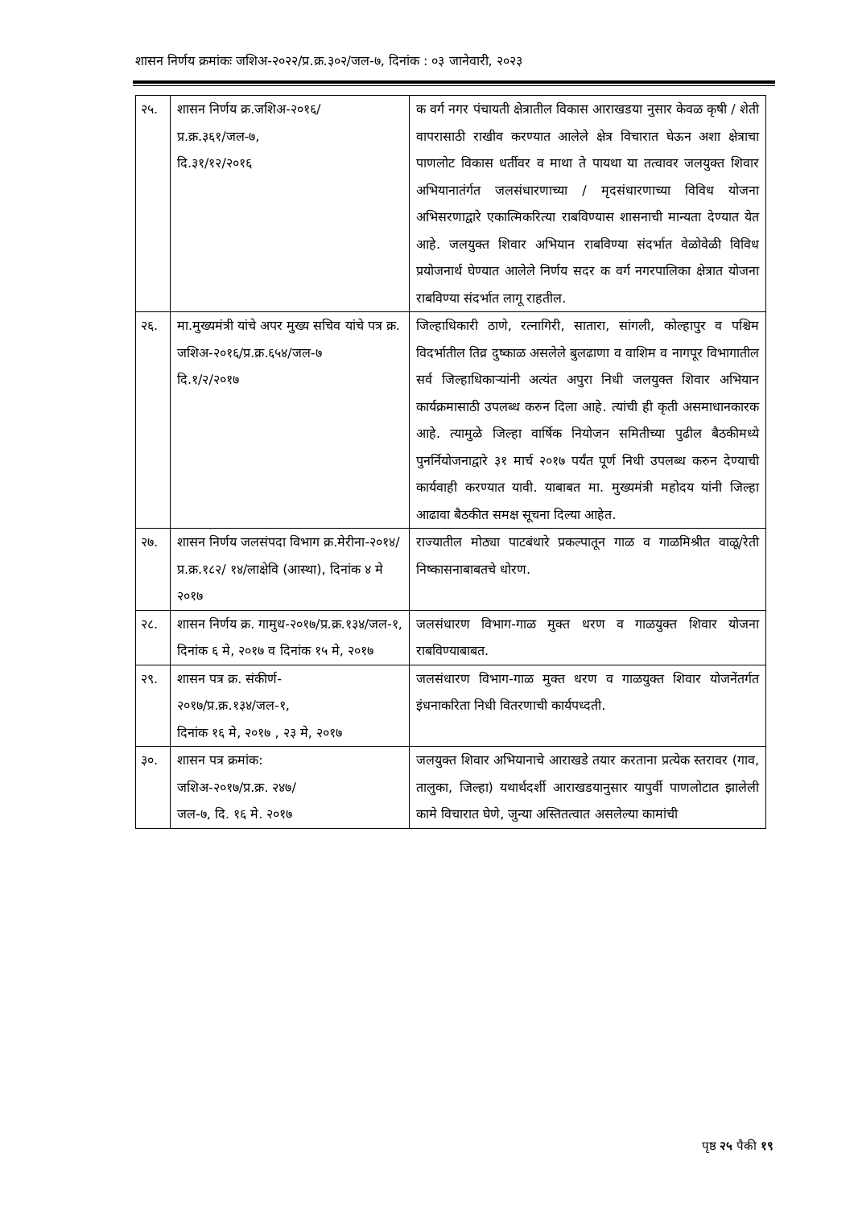शासन निर्णय क्रमांकः जशिअ-२०२२/प्र.क्र.३०२/जल-७, दिनांक : ०३ जानेवारी, २०२३
| २५. | शासन निर्णय क्र.जशिअ-२०१६/ प्र.क्र.३६१/जल-७, दि.३१/१२/२०१६ | क वर्ग नगर पंचायती क्षेत्रातील विकास आराखडया नुसार केवळ कृषी / शेती वापरासाठी राखीव करण्यात आलेले क्षेत्र विचारात घेऊन अशा क्षेत्राचा पाणलोट विकास धर्तीवर व माथा ते पायथा या तत्वावर जलयुक्त शिवार अभियानातंर्गत जलसंधारणाच्या / मृदसंधारणाच्या विविध योजना अभिसरणाद्वारे एकात्मिकरित्या राबविण्यास शासनाची मान्यता देण्यात येत आहे. जलयुक्त शिवार अभियान राबविण्या संदर्भात वेळोवेळी विविध प्रयोजनार्थ घेण्यात आलेले निर्णय सदर क वर्ग नगरपालिका क्षेत्रात योजना राबविण्या संदर्भात लागू राहतील. |
| २६. | मा.मुख्यमंत्री यांचे अपर मुख्य सचिव यांचे पत्र क्र. जशिअ-२०१६/प्र.क्र.६५४/जल-७ दि.१/२/२०१७ | जिल्हाधिकारी ठाणे, रत्नागिरी, सातारा, सांगली, कोल्हापुर व पश्चिम विदर्भातील तिव्र दुष्काळ असलेले बुलढाणा व वाशिम व नागपूर विभागातील सर्व जिल्हाधिकाऱ्यांनी अत्यंत अपुरा निधी जलयुक्त शिवार अभियान कार्यक्रमासाठी उपलब्ध करुन दिला आहे. त्यांची ही कृती असमाधानकारक आहे. त्यामुळे जिल्हा वार्षिक नियोजन समितीच्या पुढील बैठकीमध्ये पुनर्नियोजनाद्वारे ३१ मार्च २०१७ पर्यंत पूर्ण निधी उपलब्ध करुन देण्याची कार्यवाही करण्यात यावी. याबाबत मा. मुख्यमंत्री महोदय यांनी जिल्हा आढावा बैठकीत समक्ष सूचना दिल्या आहेत. |
| २७. | शासन निर्णय जलसंपदा विभाग क्र.मेरीना-२०१४/प्र.क्र.१८२/ १४/लाक्षेवि (आस्था), दिनांक ४ मे २०१७ | राज्यातील मोठ्या पाटबंधारे प्रकल्पातून गाळ व गाळमिश्रीत वाळू/रेती निष्कासनाबाबतचे धोरण. |
| २८. | शासन निर्णय क्र. गामुध-२०१७/प्र.क्र.१३४/जल-१, दिनांक ६ मे, २०१७ व दिनांक १५ मे, २०१७ | जलसंधारण विभाग-गाळ मुक्त धरण व गाळयुक्त शिवार योजना राबविण्याबाबत. |
| २९. | शासन पत्र क्र. संकीर्ण- २०१७/प्र.क्र.१३४/जल-१, दिनांक १६ मे, २०१७ , २३ मे, २०१७ | जलसंधारण विभाग-गाळ मुक्त धरण व गाळयुक्त शिवार योजनेंतर्गत इंधनाकरिता निधी वितरणाची कार्यपध्दती. |
| ३०. | शासन पत्र क्रमांक: जशिअ-२०१७/प्र.क्र. २४७/ जल-७, दि. १६ मे. २०१७ | जलयुक्त शिवार अभियानाचे आराखडे तयार करताना प्रत्येक स्तरावर (गाव, तालुका, जिल्हा) यथार्थदर्शी आराखडयानुसार यापुर्वी पाणलोटात झालेली कामे विचारात घेणे, जुन्या अस्तितत्वात असलेल्या कामांची |
पृष्ठ २५ पैकी १९